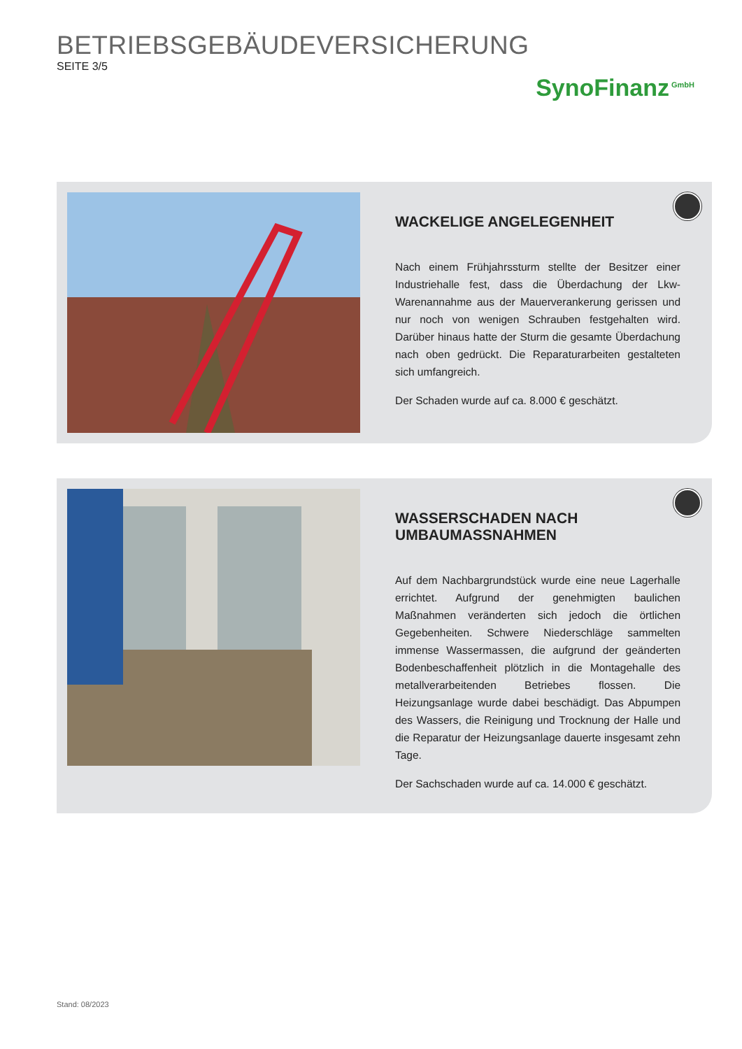BETRIEBSGEBÄUDEVERSICHERUNG
SEITE 3/5
SynoFinanz<sup>GmbH</sup>
WACKELIGE ANGELEGENHEIT
Nach einem Frühjahrssturm stellte der Besitzer einer Industriehalle fest, dass die Überdachung der Lkw-Warenannahme aus der Mauerverankerung gerissen und nur noch von wenigen Schrauben festgehalten wird. Darüber hinaus hatte der Sturm die gesamte Überdachung nach oben gedrückt. Die Reparaturarbeiten gestalteten sich umfangreich.
Der Schaden wurde auf ca. 8.000 € geschätzt.
WASSERSCHADEN NACH
UMBAUMASSNAHMEN
Auf dem Nachbargrundstück wurde eine neue Lagerhalle errichtet. Aufgrund der genehmigten baulichen Maßnahmen veränderten sich jedoch die örtlichen Gegebenheiten. Schwere Niederschläge sammelten immense Wassermassen, die aufgrund der geänderten Bodenbeschaffenheit plötzlich in die Montagehalle des metallverarbeitenden Betriebes flossen. Die Heizungsanlage wurde dabei beschädigt. Das Abpumpen des Wassers, die Reinigung und Trocknung der Halle und die Reparatur der Heizungsanlage dauerte insgesamt zehn Tage.
Der Sachschaden wurde auf ca. 14.000 € geschätzt.
Stand: 08/2023